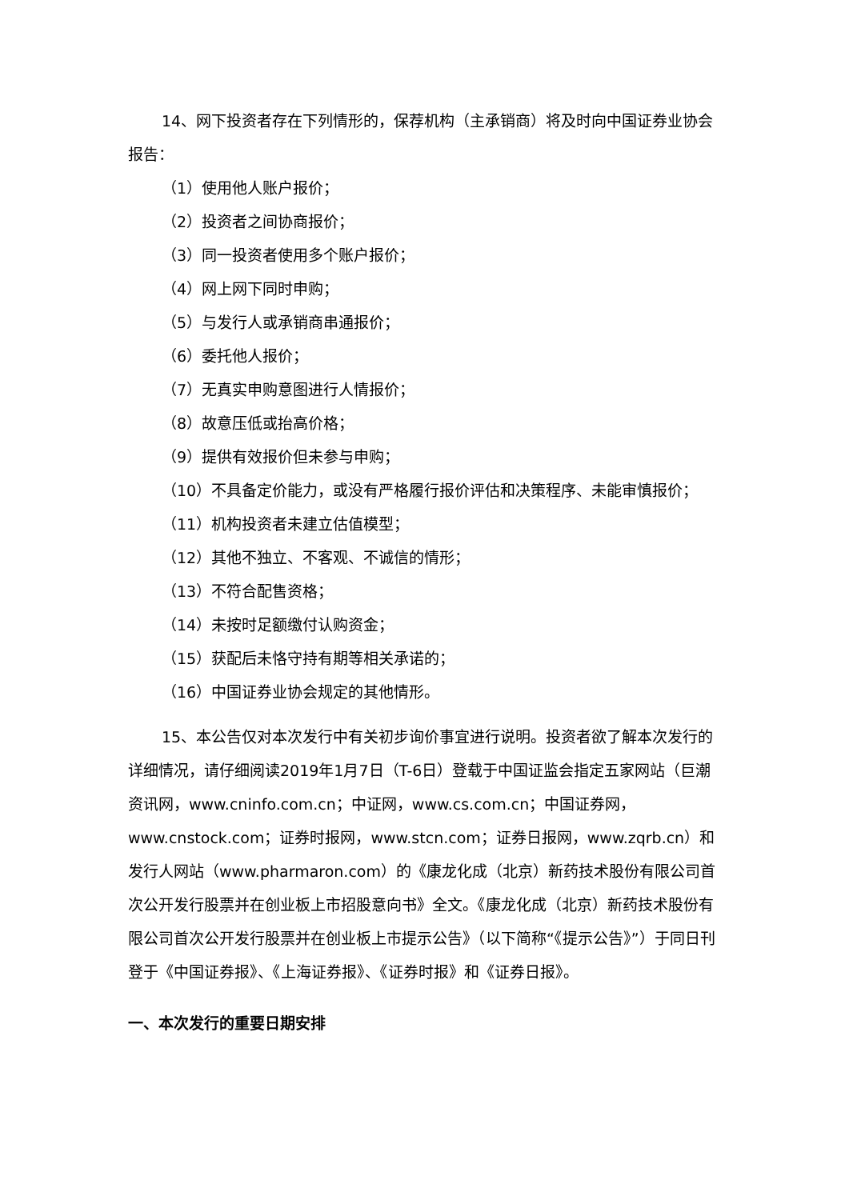14、网下投资者存在下列情形的，保荐机构（主承销商）将及时向中国证券业协会报告：
（1）使用他人账户报价；
（2）投资者之间协商报价；
（3）同一投资者使用多个账户报价；
（4）网上网下同时申购；
（5）与发行人或承销商串通报价；
（6）委托他人报价；
（7）无真实申购意图进行人情报价；
（8）故意压低或抬高价格；
（9）提供有效报价但未参与申购；
（10）不具备定价能力，或没有严格履行报价评估和决策程序、未能审慎报价；
（11）机构投资者未建立估值模型；
（12）其他不独立、不客观、不诚信的情形；
（13）不符合配售资格；
（14）未按时足额缴付认购资金；
（15）获配后未恪守持有期等相关承诺的；
（16）中国证券业协会规定的其他情形。
15、本公告仅对本次发行中有关初步询价事宜进行说明。投资者欲了解本次发行的详细情况，请仔细阅读2019年1月7日（T-6日）登载于中国证监会指定五家网站（巨潮资讯网，www.cninfo.com.cn；中证网，www.cs.com.cn；中国证券网，www.cnstock.com；证券时报网，www.stcn.com；证券日报网，www.zqrb.cn）和发行人网站（www.pharmaron.com）的《康龙化成（北京）新药技术股份有限公司首次公开发行股票并在创业板上市招股意向书》全文。《康龙化成（北京）新药技术股份有限公司首次公开发行股票并在创业板上市提示公告》（以下简称“《提示公告》”）于同日刊登于《中国证券报》、《上海证券报》、《证券时报》和《证券日报》。
一、本次发行的重要日期安排